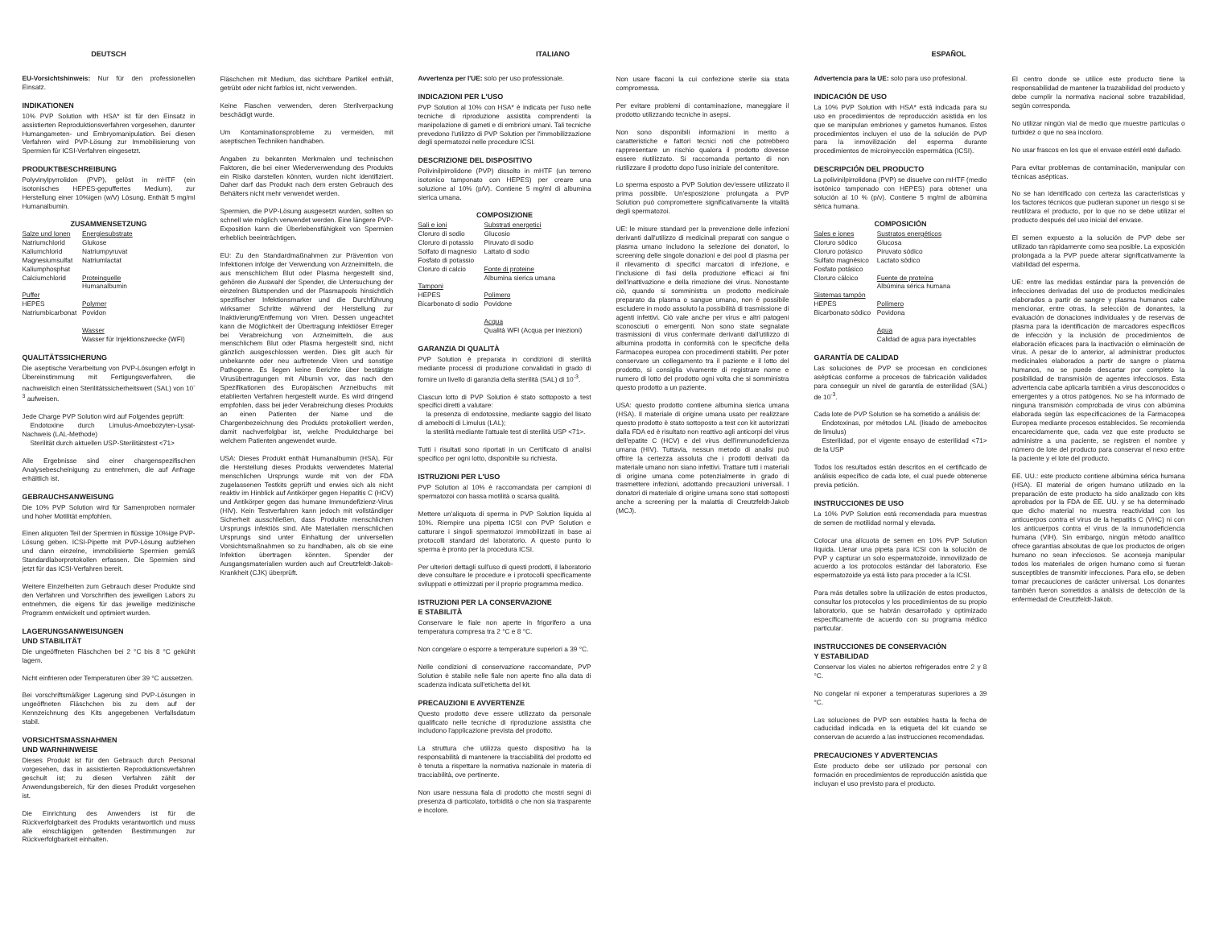DEUTSCH
EU-Vorsichtshinweis: Nur für den professionellen Einsatz.
INDIKATIONEN
10% PVP Solution with HSA* ist für den Einsatz in assistierten Reproduktionsverfahren vorgesehen, darunter Humangameten- und Embryomanipulation. Bei diesen Verfahren wird PVP-Lösung zur Immobilisierung von Spermien für ICSI-Verfahren eingesetzt.
PRODUKTBESCHREIBUNG
Polyvinylpyrrolidon (PVP), gelöst in mHTF (ein isotonisches HEPES-gepuffertes Medium), zur Herstellung einer 10%igen (w/V) Lösung. Enthält 5 mg/ml Humanalbumin.
ZUSAMMENSETZUNG
| Salze und Ionen Natriumchlorid Kaliumchlorid Magnesiumsulfat Kaliumphosphat Calciumchlorid Puffer HEPES Natriumbicarbonat | Energiesubstrate Glukose Natriumpyruvat Natriumlactat Proteinquelle Humanalbumin Polymer Povidon Wasser Wasser für Injektionszwecke (WFI) |
QUALITÄTSSICHERUNG
Die aseptische Verarbeitung von PVP-Lösungen erfolgt in Übereinstimmung mit Fertigungsverfahren, die nachweislich einen Sterilitätssicherheitswert (SAL) von 10<sup>-3</sup> aufweisen.
Jede Charge PVP Solution wird auf Folgendes geprüft:
Endotoxine durch Limulus-Amoebozyten-Lysat-Nachweis (LAL-Methode)
Sterilität durch aktuellen USP-Sterilitätstest <71>
Alle Ergebnisse sind einer chargenspezifischen Analysebescheinigung zu entnehmen, die auf Anfrage erhältlich ist.
GEBRAUCHSANWEISUNG
Die 10% PVP Solution wird für Samenproben normaler und hoher Motilität empfohlen.
Einen aliquoten Teil der Spermien in flüssige 10%ige PVP-Lösung geben. ICSI-Pipette mit PVP-Lösung aufziehen und dann einzelne, immobilisierte Spermien gemäß Standardlaborprotokollen erfassen. Die Spermien sind jetzt für das ICSI-Verfahren bereit.
Weitere Einzelheiten zum Gebrauch dieser Produkte sind den Verfahren und Vorschriften des jeweiligen Labors zu entnehmen, die eigens für das jeweilige medizinische Programm entwickelt und optimiert wurden.
LAGERUNGSANWEISUNGEN
UND STABILITÄT
Die ungeöffneten Fläschchen bei 2 °C bis 8 °C gekühlt lagern.
Nicht einfrieren oder Temperaturen über 39 °C aussetzen.
Bei vorschriftsmäßiger Lagerung sind PVP-Lösungen in ungeöffneten Fläschchen bis zu dem auf der Kennzeichnung des Kits angegebenen Verfallsdatum stabil.
VORSICHTSMASSNAHMEN
UND WARNHINWEISE
Dieses Produkt ist für den Gebrauch durch Personal vorgesehen, das in assistierten Reproduktionsverfahren geschult ist; zu diesen Verfahren zählt der Anwendungsbereich, für den dieses Produkt vorgesehen ist.
Die Einrichtung des Anwenders ist für die Rückverfolgbarkeit des Produkts verantwortlich und muss alle einschlägigen geltenden Bestimmungen zur Rückverfolgbarkeit einhalten.
Fläschchen mit Medium, das sichtbare Partikel enthält, getrübt oder nicht farblos ist, nicht verwenden.
Keine Flaschen verwenden, deren Sterilverpackung beschädigt wurde.
Um Kontaminationsprobleme zu vermeiden, mit aseptischen Techniken handhaben.
Angaben zu bekannten Merkmalen und technischen Faktoren, die bei einer Wiederverwendung des Produkts ein Risiko darstellen könnten, wurden nicht identifiziert. Daher darf das Produkt nach dem ersten Gebrauch des Behälters nicht mehr verwendet werden.
Spermien, die PVP-Lösung ausgesetzt wurden, sollten so schnell wie möglich verwendet werden. Eine längere PVP-Exposition kann die Überlebensfähigkeit von Spermien erheblich beeinträchtigen.
EU: Zu den Standardmaßnahmen zur Prävention von Infektionen infolge der Verwendung von Arzneimitteln, die aus menschlichem Blut oder Plasma hergestellt sind, gehören die Auswahl der Spender, die Untersuchung der einzelnen Blutspenden und der Plasmapools hinsichtlich spezifischer Infektionsmarker und die Durchführung wirksamer Schritte während der Herstellung zur Inaktivierung/Entfernung von Viren. Dessen ungeachtet kann die Möglichkeit der Übertragung infektiöser Erreger bei Verabreichung von Arzneimitteln, die aus menschlichem Blut oder Plasma hergestellt sind, nicht gänzlich ausgeschlossen werden. Dies gilt auch für unbekannte oder neu auftretende Viren und sonstige Pathogene. Es liegen keine Berichte über bestätigte Virusübertragungen mit Albumin vor, das nach den Spezifikationen des Europäischen Arzneibuchs mit etablierten Verfahren hergestellt wurde. Es wird dringend empfohlen, dass bei jeder Verabreichung dieses Produkts an einen Patienten der Name und die Chargenbezeichnung des Produkts protokolliert werden, damit nachverfolgbar ist, welche Produktcharge bei welchem Patienten angewendet wurde.
USA: Dieses Produkt enthält Humanalbumin (HSA). Für die Herstellung dieses Produkts verwendetes Material menschlichen Ursprungs wurde mit von der FDA zugelassenen Testkits geprüft und erwies sich als nicht reaktiv im Hinblick auf Antikörper gegen Hepatitis C (HCV) und Antikörper gegen das humane Immundefizienz-Virus (HIV). Kein Testverfahren kann jedoch mit vollständiger Sicherheit ausschließen, dass Produkte menschlichen Ursprungs infektiös sind. Alle Materialien menschlichen Ursprungs sind unter Einhaltung der universellen Vorsichtsmaßnahmen so zu handhaben, als ob sie eine Infektion übertragen könnten. Spender der Ausgangsmaterialien wurden auch auf Creutzfeldt-Jakob-Krankheit (CJK) überprüft.
ITALIANO
Avvertenza per l'UE: solo per uso professionale.
INDICAZIONI PER L'USO
PVP Solution al 10% con HSA* è indicata per l'uso nelle tecniche di riproduzione assistita comprendenti la manipolazione di gameti e di embrioni umani. Tali tecniche prevedono l'utilizzo di PVP Solution per l'immobilizzazione degli spermatozoi nelle procedure ICSI.
DESCRIZIONE DEL DISPOSITIVO
Polivinilpirrolidone (PVP) dissolto in mHTF (un terreno isotonico tamponato con HEPES) per creare una soluzione al 10% (p/V). Contiene 5 mg/ml di albumina sierica umana.
COMPOSIZIONE
| Sali e ioni Cloruro di sodio Cloruro di potassio Solfato di magnesio Fosfato di potassio Cloruro di calcio Tamponi HEPES Bicarbonato di sodio | Substrati energetici Glucosio Piruvato di sodio Lattato di sodio Fonte di proteine Albumina sierica umana Polimero Povidone Acqua Qualità WFI (Acqua per iniezioni) |
GARANZIA DI QUALITÀ
PVP Solution è preparata in condizioni di sterilità mediante processi di produzione convalidati in grado di fornire un livello di garanzia della sterilità (SAL) di 10<sup>-3</sup>.
Ciascun lotto di PVP Solution è stato sottoposto a test specifici diretti a valutare:
la presenza di endotossine, mediante saggio del lisato di amebociti di Limulus (LAL);
la sterilità mediante l'attuale test di sterilità USP <71>.
Tutti i risultati sono riportati in un Certificato di analisi specifico per ogni lotto, disponibile su richiesta.
ISTRUZIONI PER L'USO
PVP Solution al 10% è raccomandata per campioni di spermatozoi con bassa motilità o scarsa qualità.
Mettere un'aliquota di sperma in PVP Solution liquida al 10%. Riempire una pipetta ICSI con PVP Solution e catturare i singoli spermatozoi immobilizzati in base ai protocolli standard del laboratorio. A questo punto lo sperma è pronto per la procedura ICSI.
Per ulteriori dettagli sull'uso di questi prodotti, il laboratorio deve consultare le procedure e i protocolli specificamente sviluppati e ottimizzati per il proprio programma medico.
ISTRUZIONI PER LA CONSERVAZIONE
E STABILITÀ
Conservare le fiale non aperte in frigorifero a una temperatura compresa tra 2 °C e 8 °C.
Non congelare o esporre a temperature superiori a 39 °C.
Nelle condizioni di conservazione raccomandate, PVP Solution è stabile nelle fiale non aperte fino alla data di scadenza indicata sull'etichetta del kit.
PRECAUZIONI E AVVERTENZE
Questo prodotto deve essere utilizzato da personale qualificato nelle tecniche di riproduzione assistita che includono l'applicazione prevista del prodotto.
La struttura che utilizza questo dispositivo ha la responsabilità di mantenere la tracciabilità del prodotto ed è tenuta a rispettare la normativa nazionale in materia di tracciabilità, ove pertinente.
Non usare nessuna fiala di prodotto che mostri segni di presenza di particolato, torbidità o che non sia trasparente e incolore.
Non usare flaconi la cui confezione sterile sia stata compromessa.
Per evitare problemi di contaminazione, maneggiare il prodotto utilizzando tecniche in asepsi.
Non sono disponibili informazioni in merito a caratteristiche e fattori tecnici noti che potrebbero rappresentare un rischio qualora il prodotto dovesse essere riutilizzato. Si raccomanda pertanto di non riutilizzare il prodotto dopo l'uso iniziale del contenitore.
Lo sperma esposto a PVP Solution dev'essere utilizzato il prima possibile. Un'esposizione prolungata a PVP Solution può compromettere significativamente la vitalità degli spermatozoi.
UE: le misure standard per la prevenzione delle infezioni derivanti dall'utilizzo di medicinali preparati con sangue o plasma umano includono la selezione dei donatori, lo screening delle singole donazioni e dei pool di plasma per il rilevamento di specifici marcatori di infezione, e l'inclusione di fasi della produzione efficaci ai fini dell'inattivazione e della rimozione dei virus. Nonostante ciò, quando si somministra un prodotto medicinale preparato da plasma o sangue umano, non è possibile escludere in modo assoluto la possibilità di trasmissione di agenti infettivi. Ciò vale anche per virus e altri patogeni sconosciuti o emergenti. Non sono state segnalate trasmissioni di virus confermate derivanti dall'utilizzo di albumina prodotta in conformità con le specifiche della Farmacopea europea con procedimenti stabiliti. Per poter conservare un collegamento tra il paziente e il lotto del prodotto, si consiglia vivamente di registrare nome e numero di lotto del prodotto ogni volta che si somministra questo prodotto a un paziente.
USA: questo prodotto contiene albumina sierica umana (HSA). Il materiale di origine umana usato per realizzare questo prodotto è stato sottoposto a test con kit autorizzati dalla FDA ed è risultato non reattivo agli anticorpi del virus dell'epatite C (HCV) e del virus dell'immunodeficienza umana (HIV). Tuttavia, nessun metodo di analisi può offrire la certezza assoluta che i prodotti derivati da materiale umano non siano infettivi. Trattare tutti i materiali di origine umana come potenzialmente in grado di trasmettere infezioni, adottando precauzioni universali. I donatori di materiale di origine umana sono stati sottoposti anche a screening per la malattia di Creutzfeldt-Jakob (MCJ).
ESPAÑOL
Advertencia para la UE: solo para uso profesional.
INDICACIÓN DE USO
La 10% PVP Solution with HSA* está indicada para su uso en procedimientos de reproducción asistida en los que se manipulan embriones y gametos humanos. Estos procedimientos incluyen el uso de la solución de PVP para la inmovilización del esperma durante procedimientos de microinyección espermática (ICSI).
DESCRIPCIÓN DEL PRODUCTO
La polivinilpirrolidona (PVP) se disuelve con mHTF (medio isotónico tamponado con HEPES) para obtener una solución al 10 % (p/v). Contiene 5 mg/ml de albúmina sérica humana.
COMPOSICIÓN
| Sales e iones Cloruro sódico Cloruro potásico Sulfato magnésico Fosfato potásico Cloruro cálcico Sistemas tampón HEPES Bicarbonato sódico | Sustratos energéticos Glucosa Piruvato sódico Lactato sódico Fuente de proteína Albúmina sérica humana Polímero Povidona Agua Calidad de agua para inyectables |
GARANTÍA DE CALIDAD
Las soluciones de PVP se procesan en condiciones asépticas conforme a procesos de fabricación validados para conseguir un nivel de garantía de esterilidad (SAL) de 10<sup>-3</sup>.
Cada lote de PVP Solution se ha sometido a análisis de:
Endotoxinas, por métodos LAL (lisado de amebocitos de limulus)
Esterilidad, por el vigente ensayo de esterilidad <71> de la USP
Todos los resultados están descritos en el certificado de análisis específico de cada lote, el cual puede obtenerse previa petición.
INSTRUCCIONES DE USO
La 10% PVP Solution está recomendada para muestras de semen de motilidad normal y elevada.
Colocar una alícuota de semen en 10% PVP Solution líquida. Llenar una pipeta para ICSI con la solución de PVP y capturar un solo espermatozoide, inmovilizado de acuerdo a los protocolos estándar del laboratorio. Ese espermatozoide ya está listo para proceder a la ICSI.
Para más detalles sobre la utilización de estos productos, consultar los protocolos y los procedimientos de su propio laboratorio, que se habrán desarrollado y optimizado específicamente de acuerdo con su programa médico particular.
INSTRUCCIONES DE CONSERVACIÓN
Y ESTABILIDAD
Conservar los viales no abiertos refrigerados entre 2 y 8 °C.
No congelar ni exponer a temperaturas superiores a 39 °C.
Las soluciones de PVP son estables hasta la fecha de caducidad indicada en la etiqueta del kit cuando se conservan de acuerdo a las instrucciones recomendadas.
PRECAUCIONES Y ADVERTENCIAS
Este producto debe ser utilizado por personal con formación en procedimientos de reproducción asistida que incluyan el uso previsto para el producto.
El centro donde se utilice este producto tiene la responsabilidad de mantener la trazabilidad del producto y debe cumplir la normativa nacional sobre trazabilidad, según corresponda.
No utilizar ningún vial de medio que muestre partículas o turbidez o que no sea incoloro.
No usar frascos en los que el envase estéril esté dañado.
Para evitar problemas de contaminación, manipular con técnicas asépticas.
No se han identificado con certeza las características y los factores técnicos que pudieran suponer un riesgo si se reutilizara el producto, por lo que no se debe utilizar el producto después del uso inicial del envase.
El semen expuesto a la solución de PVP debe ser utilizado tan rápidamente como sea posible. La exposición prolongada a la PVP puede alterar significativamente la viabilidad del esperma.
UE: entre las medidas estándar para la prevención de infecciones derivadas del uso de productos medicinales elaborados a partir de sangre y plasma humanos cabe mencionar, entre otras, la selección de donantes, la evaluación de donaciones individuales y de reservas de plasma para la identificación de marcadores específicos de infección y la inclusión de procedimientos de elaboración eficaces para la inactivación o eliminación de virus. A pesar de lo anterior, al administrar productos medicinales elaborados a partir de sangre o plasma humanos, no se puede descartar por completo la posibilidad de transmisión de agentes infecciosos. Esta advertencia cabe aplicarla también a virus desconocidos o emergentes y a otros patógenos. No se ha informado de ninguna transmisión comprobada de virus con albúmina elaborada según las especificaciones de la Farmacopea Europea mediante procesos establecidos. Se recomienda encarecidamente que, cada vez que este producto se administre a una paciente, se registren el nombre y número de lote del producto para conservar el nexo entre la paciente y el lote del producto.
EE. UU.: este producto contiene albúmina sérica humana (HSA). El material de origen humano utilizado en la preparación de este producto ha sido analizado con kits aprobados por la FDA de EE. UU. y se ha determinado que dicho material no muestra reactividad con los anticuerpos contra el virus de la hepatitis C (VHC) ni con los anticuerpos contra el virus de la inmunodeficiencia humana (VIH). Sin embargo, ningún método analítico ofrece garantías absolutas de que los productos de origen humano no sean infecciosos. Se aconseja manipular todos los materiales de origen humano como si fueran susceptibles de transmitir infecciones. Para ello, se deben tomar precauciones de carácter universal. Los donantes también fueron sometidos a análisis de detección de la enfermedad de Creutzfeldt-Jakob.